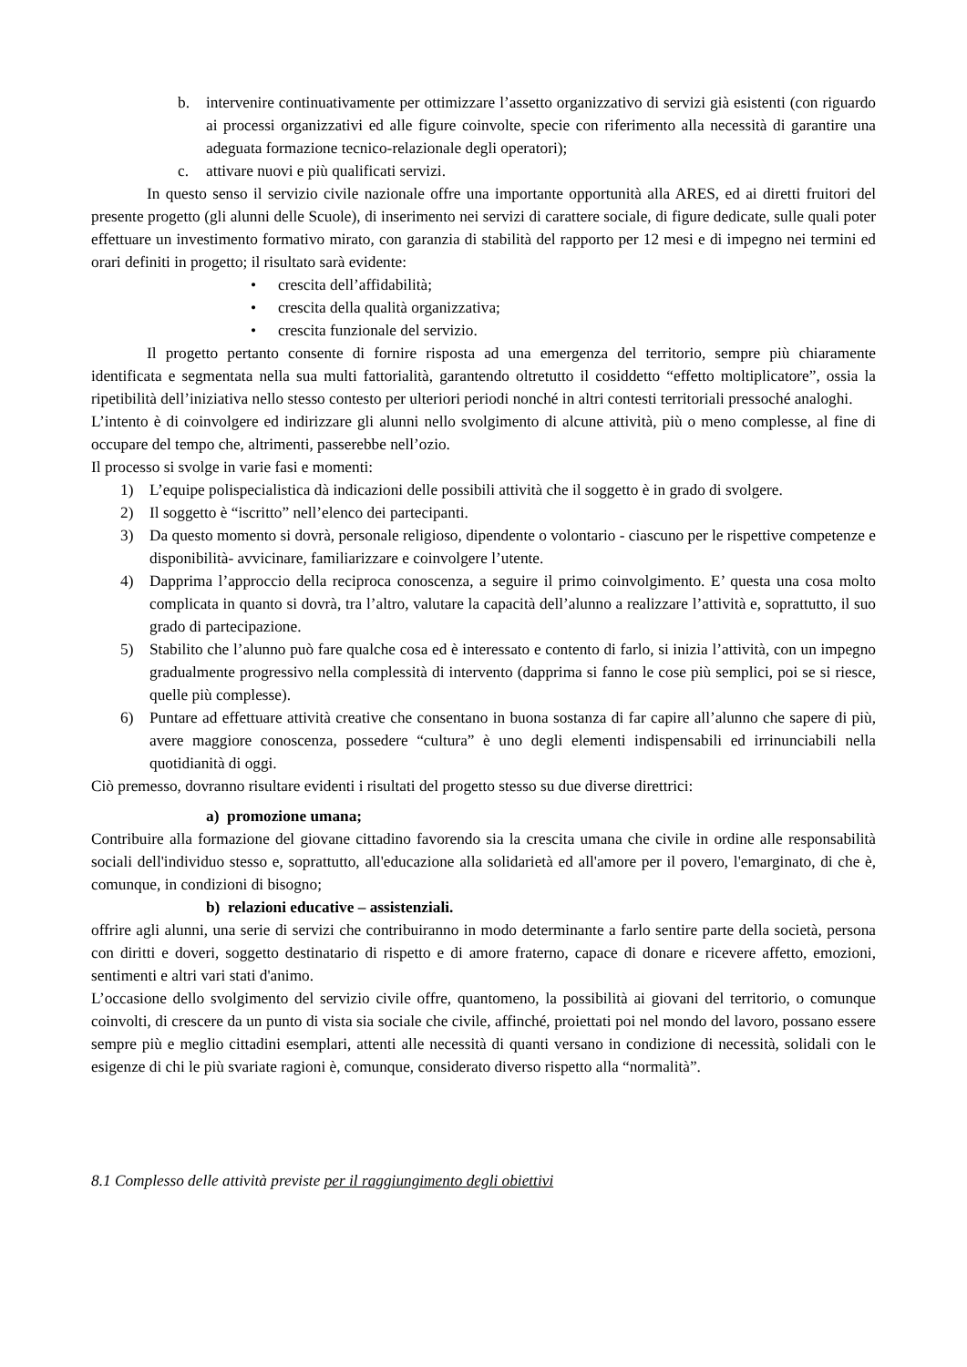b. intervenire continuativamente per ottimizzare l’assetto organizzativo di servizi già esistenti (con riguardo ai processi organizzativi ed alle figure coinvolte, specie con riferimento alla necessità di garantire una adeguata formazione tecnico-relazionale degli operatori);
c. attivare nuovi e più qualificati servizi.
In questo senso il servizio civile nazionale offre una importante opportunità alla ARES, ed ai diretti fruitori del presente progetto (gli alunni delle Scuole), di inserimento nei servizi di carattere sociale, di figure dedicate, sulle quali poter effettuare un investimento formativo mirato, con garanzia di stabilità del rapporto per 12 mesi e di impegno nei termini ed orari definiti in progetto; il risultato sarà evidente:
• crescita dell’affidabilità;
• crescita della qualità organizzativa;
• crescita funzionale del servizio.
Il progetto pertanto consente di fornire risposta ad una emergenza del territorio, sempre più chiaramente identificata e segmentata nella sua multi fattorialità, garantendo oltretutto il cosiddetto “effetto moltiplicatore”, ossia la ripetibilità dell’iniziativa nello stesso contesto per ulteriori periodi nonché in altri contesti territoriali pressoché analoghi.
L’intento è di coinvolgere ed indirizzare gli alunni nello svolgimento di alcune attività, più o meno complesse, al fine di occupare del tempo che, altrimenti, passerebbe nell’ozio.
Il processo si svolge in varie fasi e momenti:
1) L’equipe polispecialistica dà indicazioni delle possibili attività che il soggetto è in grado di svolgere.
2) Il soggetto è “iscritto” nell’elenco dei partecipanti.
3) Da questo momento si dovrà, personale religioso, dipendente o volontario - ciascuno per le rispettive competenze e disponibilità- avvicinare, familiarizzare e coinvolgere l’utente.
4) Dapprima l’approccio della reciproca conoscenza, a seguire il primo coinvolgimento. E’ questa una cosa molto complicata in quanto si dovrà, tra l’altro, valutare la capacità dell’alunno a realizzare l’attività e, soprattutto, il suo grado di partecipazione.
5) Stabilito che l’alunno può fare qualche cosa ed è interessato e contento di farlo, si inizia l’attività, con un impegno gradualmente progressivo nella complessità di intervento (dapprima si fanno le cose più semplici, poi se si riesce, quelle più complesse).
6) Puntare ad effettuare attività creative che consentano in buona sostanza di far capire all’alunno che sapere di più, avere maggiore conoscenza, possedere “cultura” è uno degli elementi indispensabili ed irrinunciabili nella quotidianità di oggi.
Ciò premesso, dovranno risultare evidenti i risultati del progetto stesso su due diverse direttrici:
a) promozione umana;
Contribuire alla formazione del giovane cittadino favorendo sia la crescita umana che civile in ordine alle responsabilità sociali dell'individuo stesso e, soprattutto, all'educazione alla solidarietà ed all'amore per il povero, l'emarginato, di che è, comunque, in condizioni di bisogno;
b) relazioni educative – assistenziali.
offrire agli alunni, una serie di servizi che contribuiranno in modo determinante a farlo sentire parte della società, persona con diritti e doveri, soggetto destinatario di rispetto e di amore fraterno, capace di donare e ricevere affetto, emozioni, sentimenti e altri vari stati d'animo.
L’occasione dello svolgimento del servizio civile offre, quantomeno, la possibilità ai giovani del territorio, o comunque coinvolti, di crescere da un punto di vista sia sociale che civile, affinché, proiettati poi nel mondo del lavoro, possano essere sempre più e meglio cittadini esemplari, attenti alle necessità di quanti versano in condizione di necessità, solidali con le esigenze di chi le più svariate ragioni è, comunque, considerato diverso rispetto alla “normalità”.
8.1 Complesso delle attività previste per il raggiungimento degli obiettivi